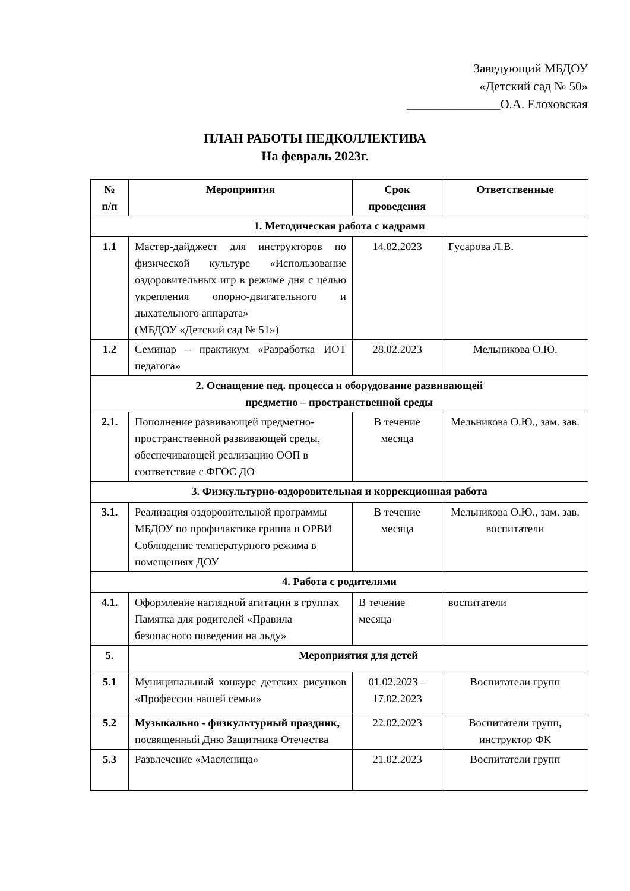Заведующий МБДОУ
«Детский сад № 50»
_______________О.А. Елоховская
ПЛАН РАБОТЫ ПЕДКОЛЛЕКТИВА
На февраль 2023г.
| № п/п | Мероприятия | Срок проведения | Ответственные |
| --- | --- | --- | --- |
| 1. Методическая работа с кадрами | | | |
| 1.1 | Мастер-дайджест для инструкторов по физической культуре «Использование оздоровительных игр в режиме дня с целью укрепления опорно-двигательного и дыхательного аппарата» (МБДОУ «Детский сад № 51») | 14.02.2023 | Гусарова Л.В. |
| 1.2 | Семинар – практикум «Разработка ИОТ педагога» | 28.02.2023 | Мельникова О.Ю. |
| 2. Оснащение пед. процесса и оборудование развивающей предметно – пространственной среды | | | |
| 2.1. | Пополнение развивающей предметно-пространственной развивающей среды, обеспечивающей реализацию ООП в соответствие с ФГОС ДО | В течение месяца | Мельникова О.Ю., зам. зав. |
| 3. Физкультурно-оздоровительная и коррекционная работа | | | |
| 3.1. | Реализация оздоровительной программы МБДОУ по профилактике гриппа и ОРВИ Соблюдение температурного режима в помещениях ДОУ | В течение месяца | Мельникова О.Ю., зам. зав. воспитатели |
| 4. Работа с родителями | | | |
| 4.1. | Оформление наглядной агитации в группах Памятка для родителей «Правила безопасного поведения на льду» | В течение месяца | воспитатели |
| 5. | Мероприятия для детей | | |
| 5.1 | Муниципальный конкурс детских рисунков «Профессии нашей семьи» | 01.02.2023 – 17.02.2023 | Воспитатели групп |
| 5.2 | Музыкально - физкультурный праздник, посвященный Дню Защитника Отечества | 22.02.2023 | Воспитатели групп, инструктор ФК |
| 5.3 | Развлечение «Масленица» | 21.02.2023 | Воспитатели групп |